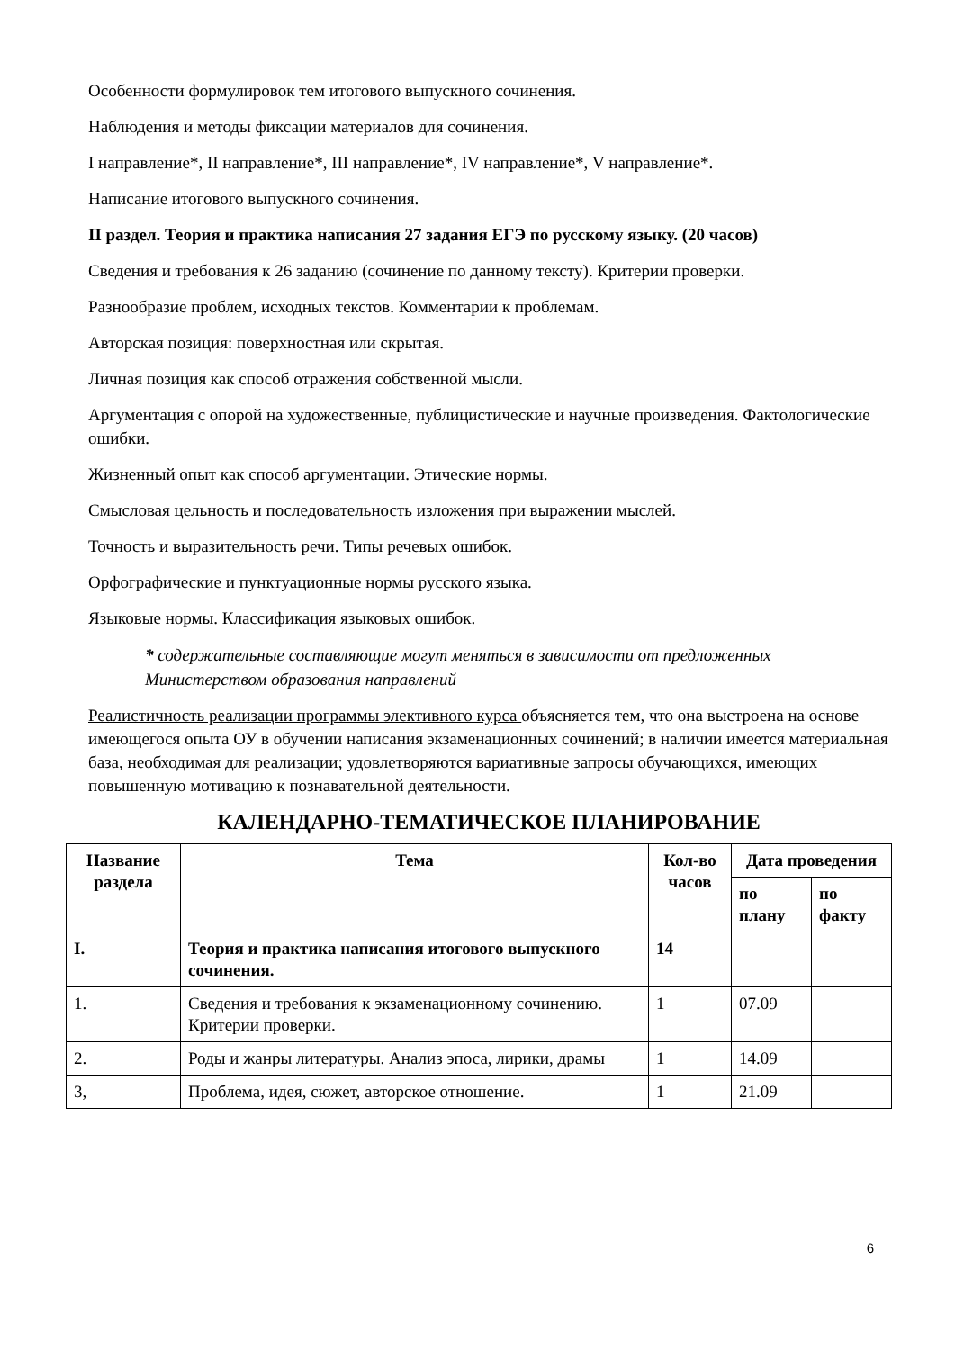Особенности формулировок тем итогового выпускного сочинения.
Наблюдения и методы фиксации материалов для сочинения.
I направление*, II направление*, III направление*, IV направление*, V направление*.
Написание итогового выпускного сочинения.
II раздел. Теория и практика написания 27 задания ЕГЭ по русскому языку. (20 часов)
Сведения и требования к 26 заданию (сочинение по данному тексту). Критерии проверки.
Разнообразие проблем, исходных текстов. Комментарии к проблемам.
Авторская позиция: поверхностная или скрытая.
Личная позиция как способ отражения собственной мысли.
Аргументация с опорой на художественные, публицистические и научные произведения. Фактологические ошибки.
Жизненный опыт как способ аргументации. Этические нормы.
Смысловая цельность и последовательность изложения при выражении мыслей.
Точность и выразительность речи. Типы речевых ошибок.
Орфографические и пунктуационные нормы русского языка.
Языковые нормы. Классификация языковых ошибок.
* содержательные составляющие могут меняться в зависимости от предложенных Министерством образования направлений
Реалистичность реализации программы элективного курса объясняется тем, что она выстроена на основе имеющегося опыта ОУ в обучении написания экзаменационных сочинений; в наличии имеется материальная база, необходимая для реализации; удовлетворяются вариативные запросы обучающихся, имеющих повышенную мотивацию к познавательной деятельности.
КАЛЕНДАРНО-ТЕМАТИЧЕСКОЕ ПЛАНИРОВАНИЕ
| Название раздела | Тема | Кол-во часов | Дата проведения | |
| --- | --- | --- | --- | --- |
| | | | по плану | по факту |
| I. | Теория и практика написания итогового выпускного сочинения. | 14 | | |
| 1. | Сведения и требования к экзаменационному сочинению. Критерии проверки. | 1 | 07.09 | |
| 2. | Роды и жанры литературы. Анализ эпоса, лирики, драмы | 1 | 14.09 | |
| 3, | Проблема, идея, сюжет, авторское отношение. | 1 | 21.09 | |
6